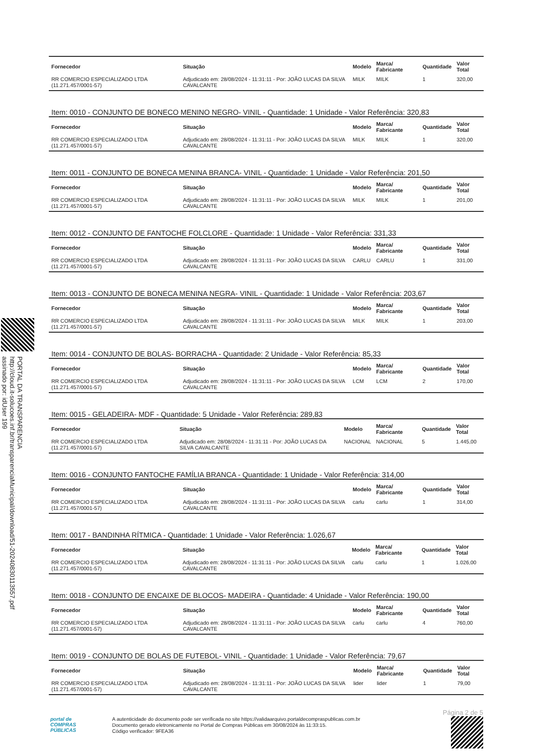PORTAL DA TRANSPARENCIA
http://cloud.it-solucoes.inf.br/transparenciaMunicipal/download/51-20240830113557.pdf
assinado por: idUser 199
| Fornecedor | Situação | Modelo | Marca/ Fabricante | Quantidade | Valor Total |
| --- | --- | --- | --- | --- | --- |
| RR COMERCIO ESPECIALIZADO LTDA (11.271.457/0001-57) | Adjudicado em: 28/08/2024 - 11:31:11 - Por: JOÃO LUCAS DA SILVA CAVALCANTE | MILK | MILK | 1 | 320,00 |
Item: 0010 - CONJUNTO DE BONECO MENINO NEGRO- VINIL - Quantidade: 1 Unidade - Valor Referência: 320,83
| Fornecedor | Situação | Modelo | Marca/ Fabricante | Quantidade | Valor Total |
| --- | --- | --- | --- | --- | --- |
| RR COMERCIO ESPECIALIZADO LTDA (11.271.457/0001-57) | Adjudicado em: 28/08/2024 - 11:31:11 - Por: JOÃO LUCAS DA SILVA CAVALCANTE | MILK | MILK | 1 | 320,00 |
Item: 0011 - CONJUNTO DE BONECA MENINA BRANCA- VINIL - Quantidade: 1 Unidade - Valor Referência: 201,50
| Fornecedor | Situação | Modelo | Marca/ Fabricante | Quantidade | Valor Total |
| --- | --- | --- | --- | --- | --- |
| RR COMERCIO ESPECIALIZADO LTDA (11.271.457/0001-57) | Adjudicado em: 28/08/2024 - 11:31:11 - Por: JOÃO LUCAS DA SILVA CAVALCANTE | MILK | MILK | 1 | 201,00 |
Item: 0012 - CONJUNTO DE FANTOCHE FOLCLORE - Quantidade: 1 Unidade - Valor Referência: 331,33
| Fornecedor | Situação | Modelo | Marca/ Fabricante | Quantidade | Valor Total |
| --- | --- | --- | --- | --- | --- |
| RR COMERCIO ESPECIALIZADO LTDA (11.271.457/0001-57) | Adjudicado em: 28/08/2024 - 11:31:11 - Por: JOÃO LUCAS DA SILVA CAVALCANTE | CARLU | CARLU | 1 | 331,00 |
Item: 0013 - CONJUNTO DE BONECA MENINA NEGRA- VINIL - Quantidade: 1 Unidade - Valor Referência: 203,67
| Fornecedor | Situação | Modelo | Marca/ Fabricante | Quantidade | Valor Total |
| --- | --- | --- | --- | --- | --- |
| RR COMERCIO ESPECIALIZADO LTDA (11.271.457/0001-57) | Adjudicado em: 28/08/2024 - 11:31:11 - Por: JOÃO LUCAS DA SILVA CAVALCANTE | MILK | MILK | 1 | 203,00 |
Item: 0014 - CONJUNTO DE BOLAS- BORRACHA - Quantidade: 2 Unidade - Valor Referência: 85,33
| Fornecedor | Situação | Modelo | Marca/ Fabricante | Quantidade | Valor Total |
| --- | --- | --- | --- | --- | --- |
| RR COMERCIO ESPECIALIZADO LTDA (11.271.457/0001-57) | Adjudicado em: 28/08/2024 - 11:31:11 - Por: JOÃO LUCAS DA SILVA CAVALCANTE | LCM | LCM | 2 | 170,00 |
Item: 0015 - GELADEIRA- MDF - Quantidade: 5 Unidade - Valor Referência: 289,83
| Fornecedor | Situação | Modelo | Marca/ Fabricante | Quantidade | Valor Total |
| --- | --- | --- | --- | --- | --- |
| RR COMERCIO ESPECIALIZADO LTDA (11.271.457/0001-57) | Adjudicado em: 28/08/2024 - 11:31:11 - Por: JOÃO LUCAS DA SILVA CAVALCANTE | NACIONAL | NACIONAL | 5 | 1.445,00 |
Item: 0016 - CONJUNTO FANTOCHE FAMÍLIA BRANCA - Quantidade: 1 Unidade - Valor Referência: 314,00
| Fornecedor | Situação | Modelo | Marca/ Fabricante | Quantidade | Valor Total |
| --- | --- | --- | --- | --- | --- |
| RR COMERCIO ESPECIALIZADO LTDA (11.271.457/0001-57) | Adjudicado em: 28/08/2024 - 11:31:11 - Por: JOÃO LUCAS DA SILVA CAVALCANTE | carlu | carlu | 1 | 314,00 |
Item: 0017 - BANDINHA RÍTMICA - Quantidade: 1 Unidade - Valor Referência: 1.026,67
| Fornecedor | Situação | Modelo | Marca/ Fabricante | Quantidade | Valor Total |
| --- | --- | --- | --- | --- | --- |
| RR COMERCIO ESPECIALIZADO LTDA (11.271.457/0001-57) | Adjudicado em: 28/08/2024 - 11:31:11 - Por: JOÃO LUCAS DA SILVA CAVALCANTE | carlu | carlu | 1 | 1.026,00 |
Item: 0018 - CONJUNTO DE ENCAIXE DE BLOCOS- MADEIRA - Quantidade: 4 Unidade - Valor Referência: 190,00
| Fornecedor | Situação | Modelo | Marca/ Fabricante | Quantidade | Valor Total |
| --- | --- | --- | --- | --- | --- |
| RR COMERCIO ESPECIALIZADO LTDA (11.271.457/0001-57) | Adjudicado em: 28/08/2024 - 11:31:11 - Por: JOÃO LUCAS DA SILVA CAVALCANTE | carlu | carlu | 4 | 760,00 |
Item: 0019 - CONJUNTO DE BOLAS DE FUTEBOL- VINIL - Quantidade: 1 Unidade - Valor Referência: 79,67
| Fornecedor | Situação | Modelo | Marca/ Fabricante | Quantidade | Valor Total |
| --- | --- | --- | --- | --- | --- |
| RR COMERCIO ESPECIALIZADO LTDA (11.271.457/0001-57) | Adjudicado em: 28/08/2024 - 11:31:11 - Por: JOÃO LUCAS DA SILVA CAVALCANTE | lider | lider | 1 | 79,00 |
Página 2 de 5
portal de
COMPRAS
PÚBLICAS
A autenticidade do documento pode ser verificada no site https://validaarquivo.portaldecompraspublicas.com.br
Documento gerado eletronicamente no Portal de Compras Públicas em 30/08/2024 às 11:33:15.
Código verificador: 9FEA36